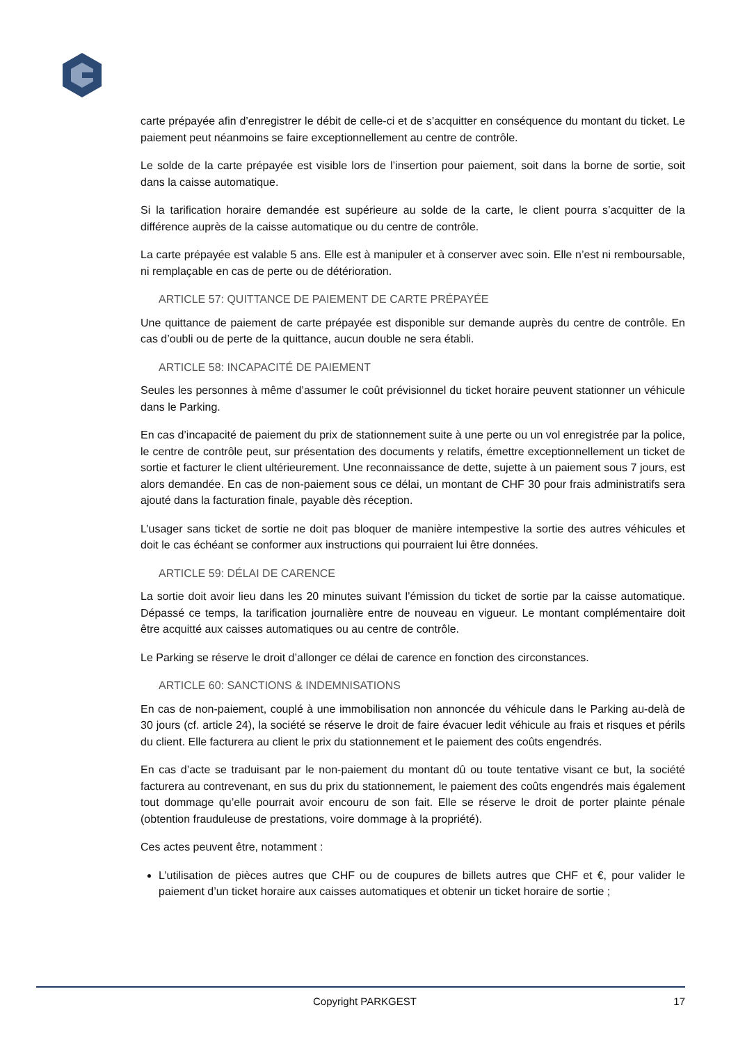carte prépayée afin d’enregistrer le débit de celle-ci et de s’acquitter en conséquence du montant du ticket. Le paiement peut néanmoins se faire exceptionnellement au centre de contrôle.
Le solde de la carte prépayée est visible lors de l’insertion pour paiement, soit dans la borne de sortie, soit dans la caisse automatique.
Si la tarification horaire demandée est supérieure au solde de la carte, le client pourra s’acquitter de la différence auprès de la caisse automatique ou du centre de contrôle.
La carte prépayée est valable 5 ans. Elle est à manipuler et à conserver avec soin. Elle n’est ni remboursable, ni remplaçable en cas de perte ou de détérioration.
ARTICLE 57: QUITTANCE DE PAIEMENT DE CARTE PRÉPAYÉE
Une quittance de paiement de carte prépayée est disponible sur demande auprès du centre de contrôle. En cas d’oubli ou de perte de la quittance, aucun double ne sera établi.
ARTICLE 58: INCAPACITÉ DE PAIEMENT
Seules les personnes à même d’assumer le coût prévisionnel du ticket horaire peuvent stationner un véhicule dans le Parking.
En cas d’incapacité de paiement du prix de stationnement suite à une perte ou un vol enregistrée par la police, le centre de contrôle peut, sur présentation des documents y relatifs, émettre exceptionnellement un ticket de sortie et facturer le client ultérieurement. Une reconnaissance de dette, sujette à un paiement sous 7 jours, est alors demandée. En cas de non-paiement sous ce délai, un montant de CHF 30 pour frais administratifs sera ajouté dans la facturation finale, payable dès réception.
L’usager sans ticket de sortie ne doit pas bloquer de manière intempestive la sortie des autres véhicules et doit le cas échéant se conformer aux instructions qui pourraient lui être données.
ARTICLE 59: DÉLAI DE CARENCE
La sortie doit avoir lieu dans les 20 minutes suivant l’émission du ticket de sortie par la caisse automatique. Dépassé ce temps, la tarification journalière entre de nouveau en vigueur. Le montant complémentaire doit être acquitté aux caisses automatiques ou au centre de contrôle.
Le Parking se réserve le droit d’allonger ce délai de carence en fonction des circonstances.
ARTICLE 60: SANCTIONS & INDEMNISATIONS
En cas de non-paiement, couplé à une immobilisation non annoncée du véhicule dans le Parking au-delà de 30 jours (cf. article 24), la société se réserve le droit de faire évacuer ledit véhicule au frais et risques et périls du client. Elle facturera au client le prix du stationnement et le paiement des coûts engendrés.
En cas d’acte se traduisant par le non-paiement du montant dû ou toute tentative visant ce but, la société facturera au contrevenant, en sus du prix du stationnement, le paiement des coûts engendrés mais également tout dommage qu’elle pourrait avoir encouru de son fait. Elle se réserve le droit de porter plainte pénale (obtention frauduleuse de prestations, voire dommage à la propriété).
Ces actes peuvent être, notamment :
L’utilisation de pièces autres que CHF ou de coupures de billets autres que CHF et €, pour valider le paiement d’un ticket horaire aux caisses automatiques et obtenir un ticket horaire de sortie ;
Copyright PARKGEST 17